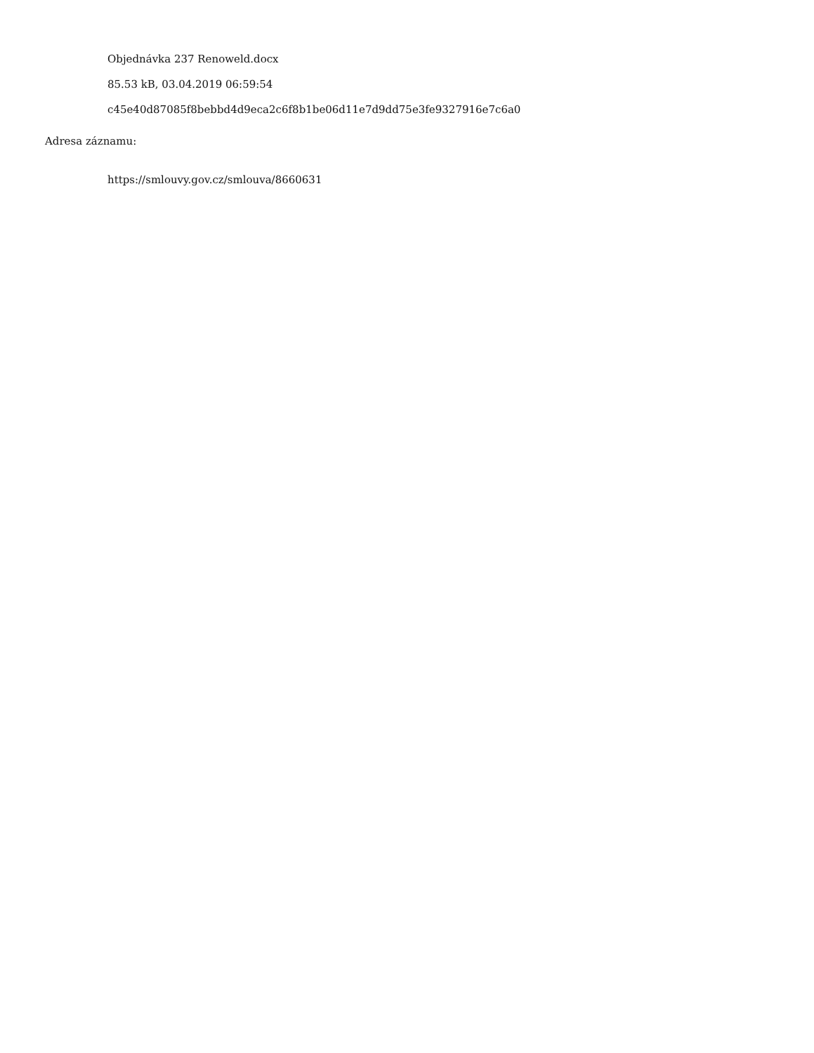Objednávka 237 Renoweld.docx
85.53 kB, 03.04.2019 06:59:54
c45e40d87085f8bebbd4d9eca2c6f8b1be06d11e7d9dd75e3fe9327916e7c6a0
Adresa záznamu:
https://smlouvy.gov.cz/smlouva/8660631